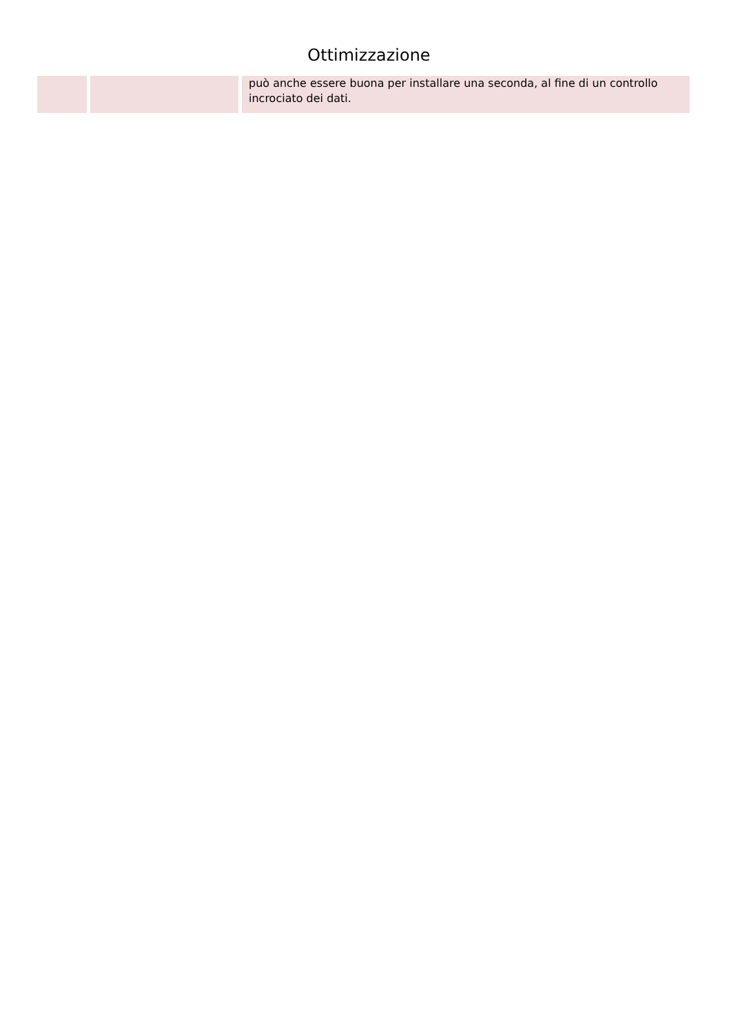Ottimizzazione
| | | può anche essere buona per installare una seconda, al fine di un controllo incrociato dei dati. |